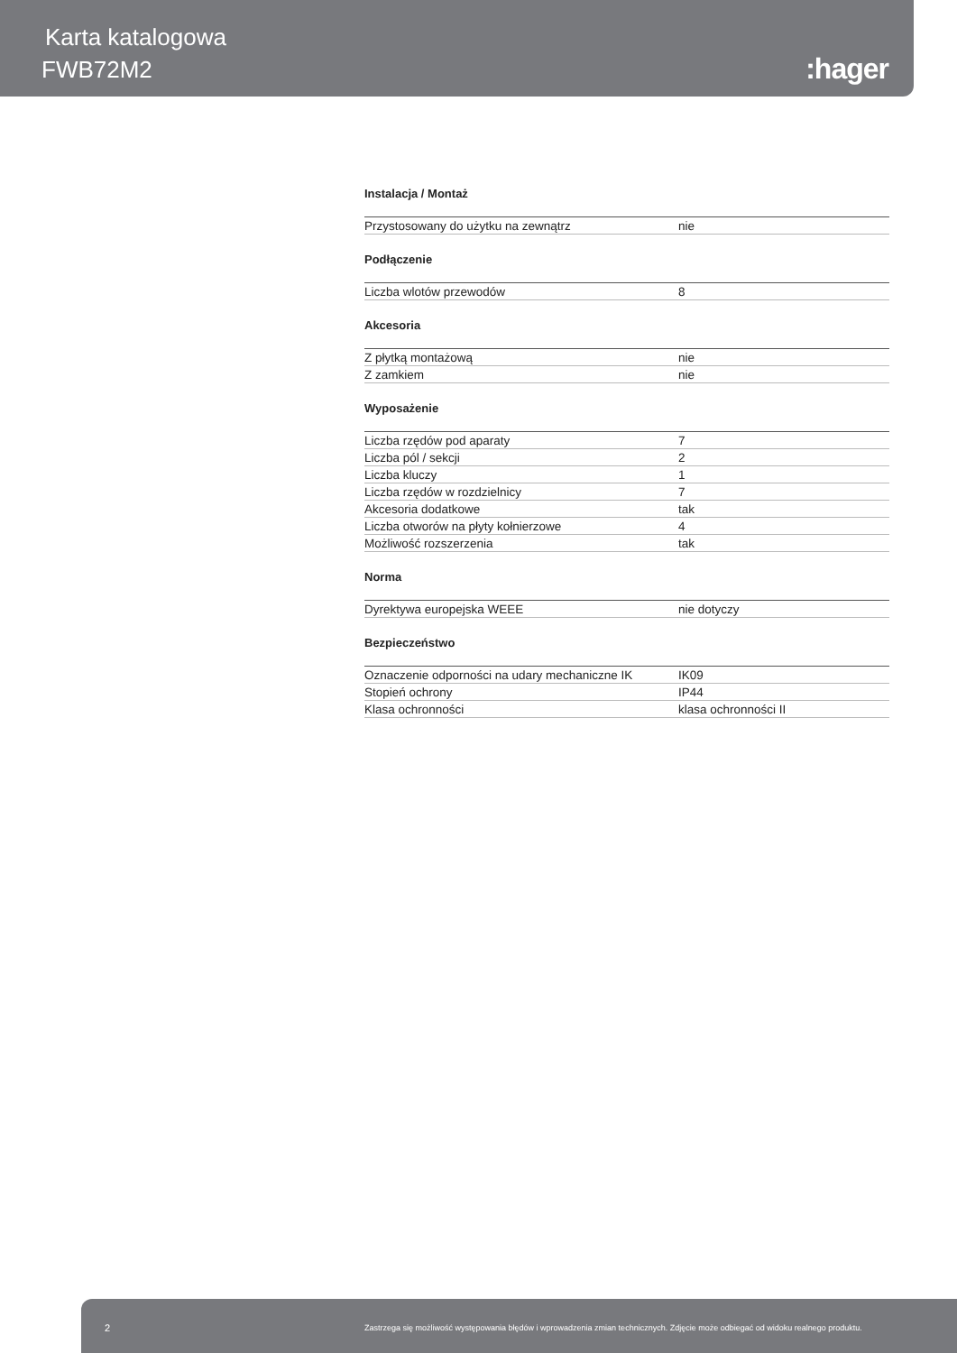Karta katalogowa
FWB72M2 :hager
Instalacja / Montaż
| Przystosowany do użytku na zewnątrz | nie |
Podłączenie
| Liczba wlotów przewodów | 8 |
Akcesoria
| Z płytką montażową | nie |
| Z zamkiem | nie |
Wyposażenie
| Liczba rzędów pod aparaty | 7 |
| Liczba pól / sekcji | 2 |
| Liczba kluczy | 1 |
| Liczba rzędów w rozdzielnicy | 7 |
| Akcesoria dodatkowe | tak |
| Liczba otworów na płyty kołnierzowe | 4 |
| Możliwość rozszerzenia | tak |
Norma
| Dyrektywa europejska WEEE | nie dotyczy |
Bezpieczeństwo
| Oznaczenie odporności na udary mechaniczne IK | IK09 |
| Stopień ochrony | IP44 |
| Klasa ochronności | klasa ochronności II |
2 Zastrzega się możliwość występowania błędów i wprowadzenia zmian technicznych. Zdjęcie może odbiegać od widoku realnego produktu.